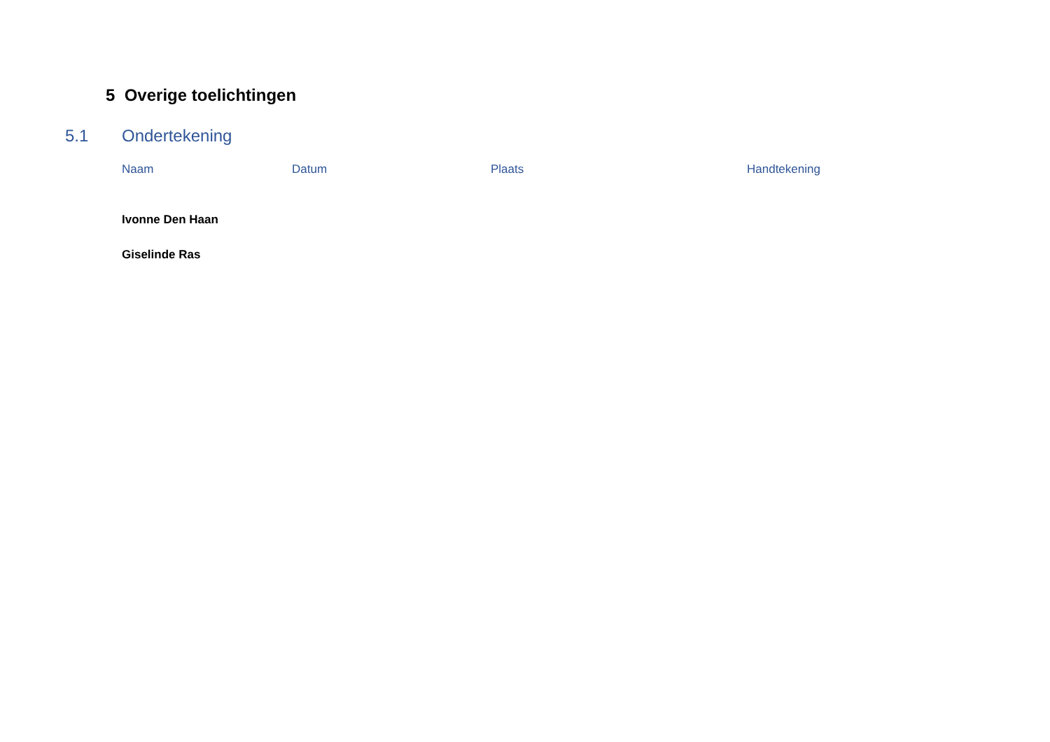5 Overige toelichtingen
5.1 Ondertekening
| Naam | Datum | Plaats | Handtekening |
| --- | --- | --- | --- |
| Ivonne Den Haan | | | |
| Giselinde Ras | | | |